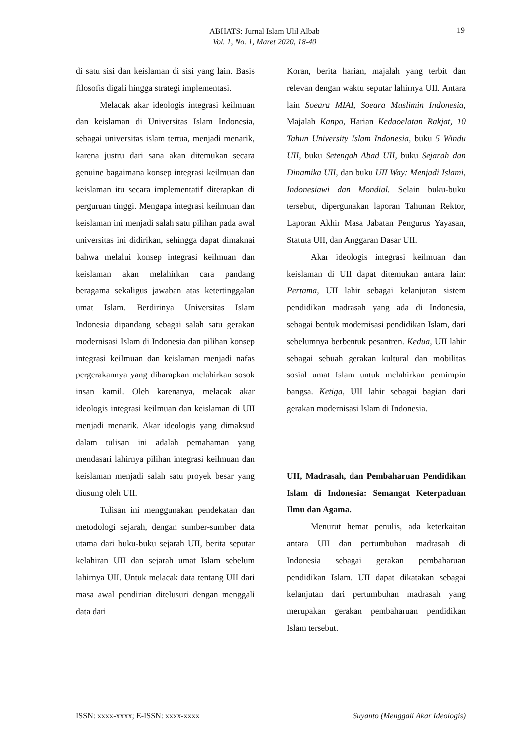ABHATS: Jurnal Islam Ulil Albab
Vol. 1, No. 1, Maret 2020, 18-40
19
di satu sisi dan keislaman di sisi yang lain. Basis filosofis digali hingga strategi implementasi.
Melacak akar ideologis integrasi keilmuan dan keislaman di Universitas Islam Indonesia, sebagai universitas islam tertua, menjadi menarik, karena justru dari sana akan ditemukan secara genuine bagaimana konsep integrasi keilmuan dan keislaman itu secara implementatif diterapkan di perguruan tinggi. Mengapa integrasi keilmuan dan keislaman ini menjadi salah satu pilihan pada awal universitas ini didirikan, sehingga dapat dimaknai bahwa melalui konsep integrasi keilmuan dan keislaman akan melahirkan cara pandang beragama sekaligus jawaban atas ketertinggalan umat Islam. Berdirinya Universitas Islam Indonesia dipandang sebagai salah satu gerakan modernisasi Islam di Indonesia dan pilihan konsep integrasi keilmuan dan keislaman menjadi nafas pergerakannya yang diharapkan melahirkan sosok insan kamil. Oleh karenanya, melacak akar ideologis integrasi keilmuan dan keislaman di UII menjadi menarik. Akar ideologis yang dimaksud dalam tulisan ini adalah pemahaman yang mendasari lahirnya pilihan integrasi keilmuan dan keislaman menjadi salah satu proyek besar yang diusung oleh UII.
Tulisan ini menggunakan pendekatan dan metodologi sejarah, dengan sumber-sumber data utama dari buku-buku sejarah UII, berita seputar kelahiran UII dan sejarah umat Islam sebelum lahirnya UII. Untuk melacak data tentang UII dari masa awal pendirian ditelusuri dengan menggali data dari
Koran, berita harian, majalah yang terbit dan relevan dengan waktu seputar lahirnya UII. Antara lain Soeara MIAI, Soeara Muslimin Indonesia, Majalah Kanpo, Harian Kedaoelatan Rakjat, 10 Tahun University Islam Indonesia, buku 5 Windu UII, buku Setengah Abad UII, buku Sejarah dan Dinamika UII, dan buku UII Way: Menjadi Islami, Indonesiawi dan Mondial. Selain buku-buku tersebut, dipergunakan laporan Tahunan Rektor, Laporan Akhir Masa Jabatan Pengurus Yayasan, Statuta UII, dan Anggaran Dasar UII.
Akar ideologis integrasi keilmuan dan keislaman di UII dapat ditemukan antara lain: Pertama, UII lahir sebagai kelanjutan sistem pendidikan madrasah yang ada di Indonesia, sebagai bentuk modernisasi pendidikan Islam, dari sebelumnya berbentuk pesantren. Kedua, UII lahir sebagai sebuah gerakan kultural dan mobilitas sosial umat Islam untuk melahirkan pemimpin bangsa. Ketiga, UII lahir sebagai bagian dari gerakan modernisasi Islam di Indonesia.
UII, Madrasah, dan Pembaharuan Pendidikan Islam di Indonesia: Semangat Keterpaduan Ilmu dan Agama.
Menurut hemat penulis, ada keterkaitan antara UII dan pertumbuhan madrasah di Indonesia sebagai gerakan pembaharuan pendidikan Islam. UII dapat dikatakan sebagai kelanjutan dari pertumbuhan madrasah yang merupakan gerakan pembaharuan pendidikan Islam tersebut.
ISSN: xxxx-xxxx; E-ISSN: xxxx-xxxx Suyanto (Menggali Akar Ideologis)